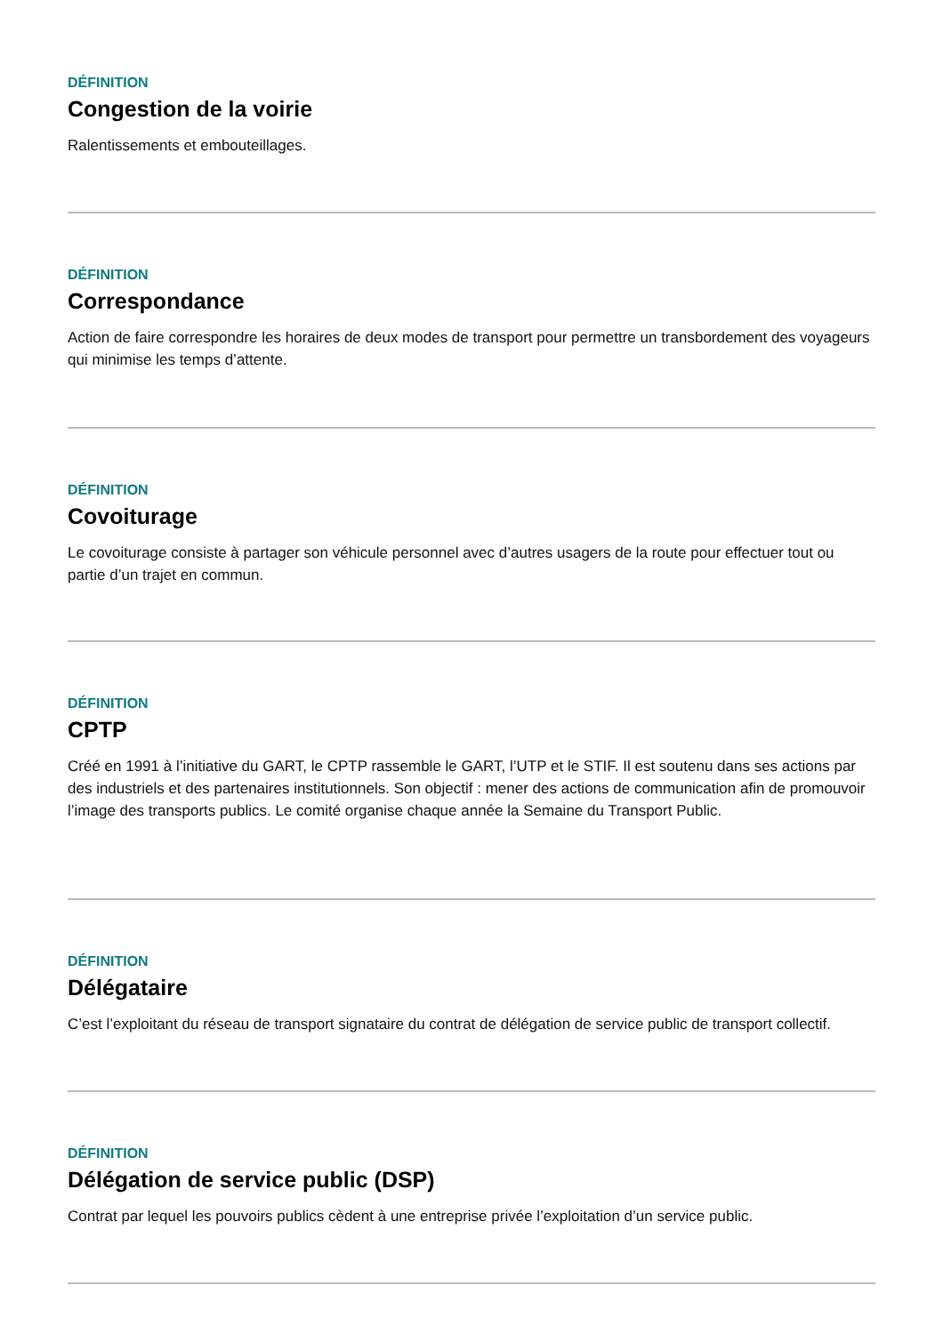DÉFINITION
Congestion de la voirie
Ralentissements et embouteillages.
DÉFINITION
Correspondance
Action de faire correspondre les horaires de deux modes de transport pour permettre un transbordement des voyageurs qui minimise les temps d’attente.
DÉFINITION
Covoiturage
Le covoiturage consiste à partager son véhicule personnel avec d’autres usagers de la route pour effectuer tout ou partie d’un trajet en commun.
DÉFINITION
CPTP
Créé en 1991 à l’initiative du GART, le CPTP rassemble le GART, l’UTP et le STIF. Il est soutenu dans ses actions par des industriels et des partenaires institutionnels. Son objectif : mener des actions de communication afin de promouvoir l’image des transports publics. Le comité organise chaque année la Semaine du Transport Public.
DÉFINITION
Délégataire
C’est l’exploitant du réseau de transport signataire du contrat de délégation de service public de transport collectif.
DÉFINITION
Délégation de service public (DSP)
Contrat par lequel les pouvoirs publics cèdent à une entreprise privée l’exploitation d’un service public.